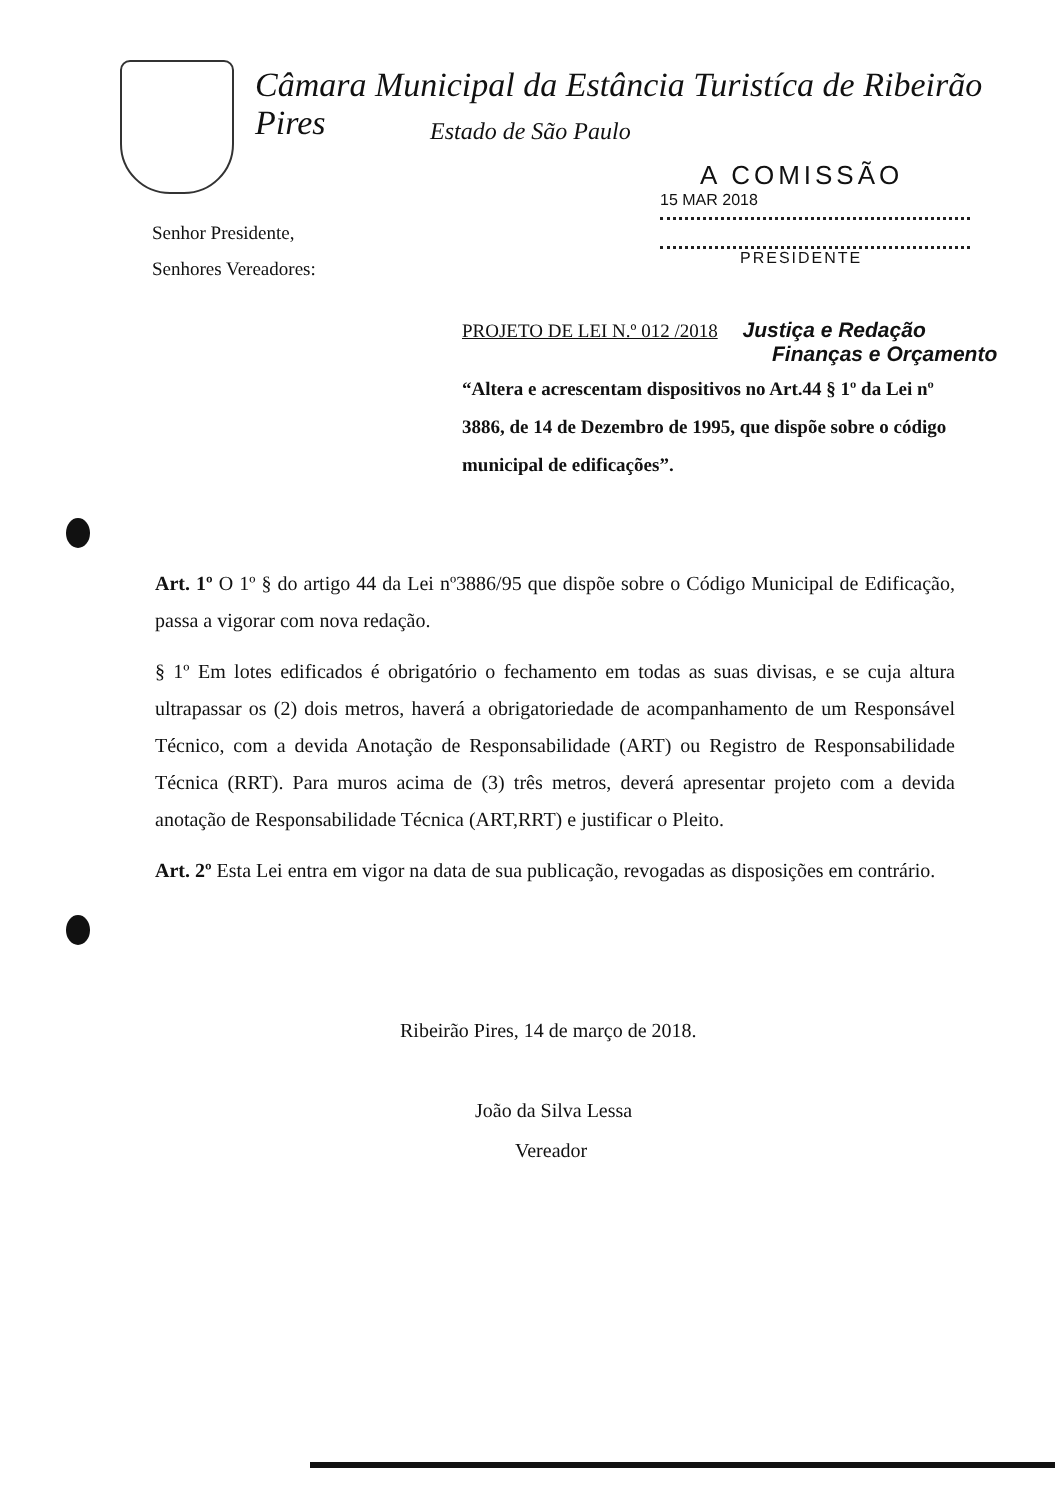Câmara Municipal da Estância Turistíca de Ribeirão Pires
Estado de São Paulo
A COMISSÃO
15 MAR 2018
PRESIDENTE
Senhor Presidente,
Senhores Vereadores:
PROJETO DE LEI N.º 012 /2018 Justiça e Redação
Finanças e Orçamento
“Altera e acrescentam dispositivos no Art.44 § 1º da Lei nº 3886, de 14 de Dezembro de 1995, que dispõe sobre o código municipal de edificações”.
Art. 1º O 1º § do artigo 44 da Lei nº3886/95 que dispõe sobre o Código Municipal de Edificação, passa a vigorar com nova redação.
§ 1º Em lotes edificados é obrigatório o fechamento em todas as suas divisas, e se cuja altura ultrapassar os (2) dois metros, haverá a obrigatoriedade de acompanhamento de um Responsável Técnico, com a devida Anotação de Responsabilidade (ART) ou Registro de Responsabilidade Técnica (RRT). Para muros acima de (3) três metros, deverá apresentar projeto com a devida anotação de Responsabilidade Técnica (ART,RRT) e justificar o Pleito.
Art. 2º Esta Lei entra em vigor na data de sua publicação, revogadas as disposições em contrário.
Ribeirão Pires, 14 de março de 2018.
João da Silva Lessa
Vereador